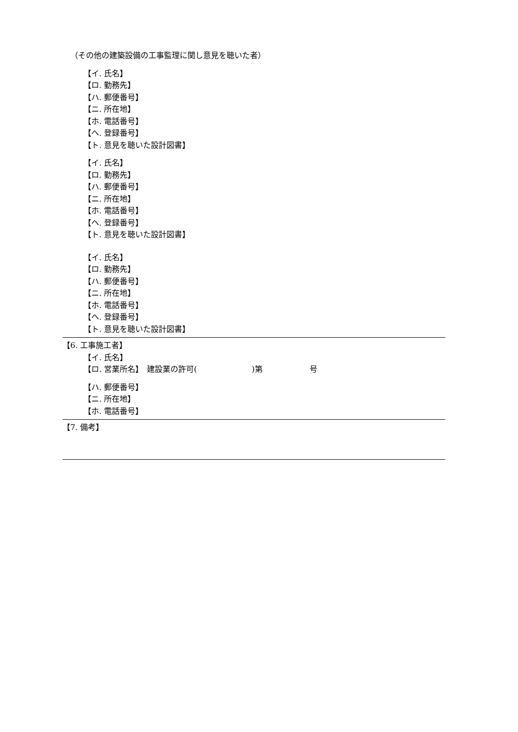（その他の建築設備の工事監理に関し意見を聴いた者）
【イ. 氏名】
【ロ. 勤務先】
【ハ. 郵便番号】
【ニ. 所在地】
【ホ. 電話番号】
【ヘ. 登録番号】
【ト. 意見を聴いた設計図書】
【イ. 氏名】
【ロ. 勤務先】
【ハ. 郵便番号】
【ニ. 所在地】
【ホ. 電話番号】
【ヘ. 登録番号】
【ト. 意見を聴いた設計図書】
【イ. 氏名】
【ロ. 勤務先】
【ハ. 郵便番号】
【ニ. 所在地】
【ホ. 電話番号】
【ヘ. 登録番号】
【ト. 意見を聴いた設計図書】
【6. 工事施工者】
【イ. 氏名】
【ロ. 営業所名】　建設業の許可(　　　　　　　)第　　　　　　号
【ハ. 郵便番号】
【ニ. 所在地】
【ホ. 電話番号】
【7. 備考】